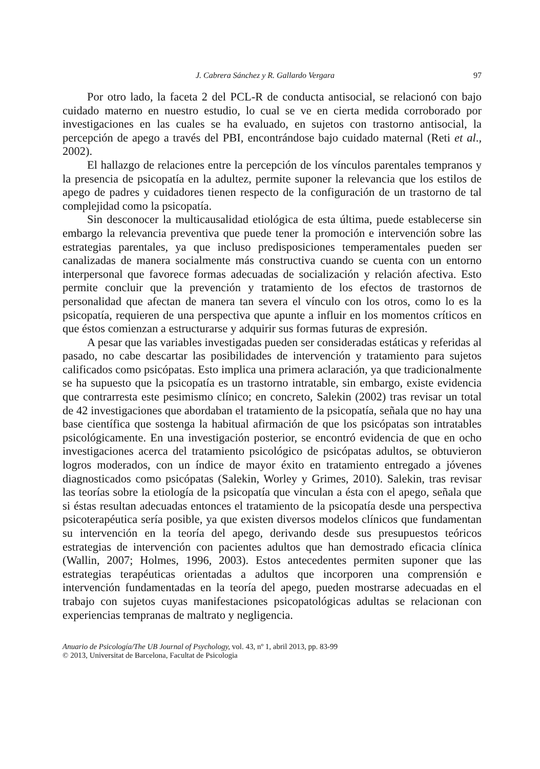J. Cabrera Sánchez y R. Gallardo Vergara 97
Por otro lado, la faceta 2 del PCL-R de conducta antisocial, se relacionó con bajo cuidado materno en nuestro estudio, lo cual se ve en cierta medida corroborado por investigaciones en las cuales se ha evaluado, en sujetos con trastorno antisocial, la percepción de apego a través del PBI, encontrándose bajo cuidado maternal (Reti et al., 2002).
El hallazgo de relaciones entre la percepción de los vínculos parentales tempranos y la presencia de psicopatía en la adultez, permite suponer la relevancia que los estilos de apego de padres y cuidadores tienen respecto de la configuración de un trastorno de tal complejidad como la psicopatía.
Sin desconocer la multicausalidad etiológica de esta última, puede establecerse sin embargo la relevancia preventiva que puede tener la promoción e intervención sobre las estrategias parentales, ya que incluso predisposiciones temperamentales pueden ser canalizadas de manera socialmente más constructiva cuando se cuenta con un entorno interpersonal que favorece formas adecuadas de socialización y relación afectiva. Esto permite concluir que la prevención y tratamiento de los efectos de trastornos de personalidad que afectan de manera tan severa el vínculo con los otros, como lo es la psicopatía, requieren de una perspectiva que apunte a influir en los momentos críticos en que éstos comienzan a estructurarse y adquirir sus formas futuras de expresión.
A pesar que las variables investigadas pueden ser consideradas estáticas y referidas al pasado, no cabe descartar las posibilidades de intervención y tratamiento para sujetos calificados como psicópatas. Esto implica una primera aclaración, ya que tradicionalmente se ha supuesto que la psicopatía es un trastorno intratable, sin embargo, existe evidencia que contrarresta este pesimismo clínico; en concreto, Salekin (2002) tras revisar un total de 42 investigaciones que abordaban el tratamiento de la psicopatía, señala que no hay una base científica que sostenga la habitual afirmación de que los psicópatas son intratables psicológicamente. En una investigación posterior, se encontró evidencia de que en ocho investigaciones acerca del tratamiento psicológico de psicópatas adultos, se obtuvieron logros moderados, con un índice de mayor éxito en tratamiento entregado a jóvenes diagnosticados como psicópatas (Salekin, Worley y Grimes, 2010). Salekin, tras revisar las teorías sobre la etiología de la psicopatía que vinculan a ésta con el apego, señala que si éstas resultan adecuadas entonces el tratamiento de la psicopatía desde una perspectiva psicoterapéutica sería posible, ya que existen diversos modelos clínicos que fundamentan su intervención en la teoría del apego, derivando desde sus presupuestos teóricos estrategias de intervención con pacientes adultos que han demostrado eficacia clínica (Wallin, 2007; Holmes, 1996, 2003). Estos antecedentes permiten suponer que las estrategias terapéuticas orientadas a adultos que incorporen una comprensión e intervención fundamentadas en la teoría del apego, pueden mostrarse adecuadas en el trabajo con sujetos cuyas manifestaciones psicopatológicas adultas se relacionan con experiencias tempranas de maltrato y negligencia.
Anuario de Psicología/The UB Journal of Psychology, vol. 43, nº 1, abril 2013, pp. 83-99
© 2013, Universitat de Barcelona, Facultat de Psicologia